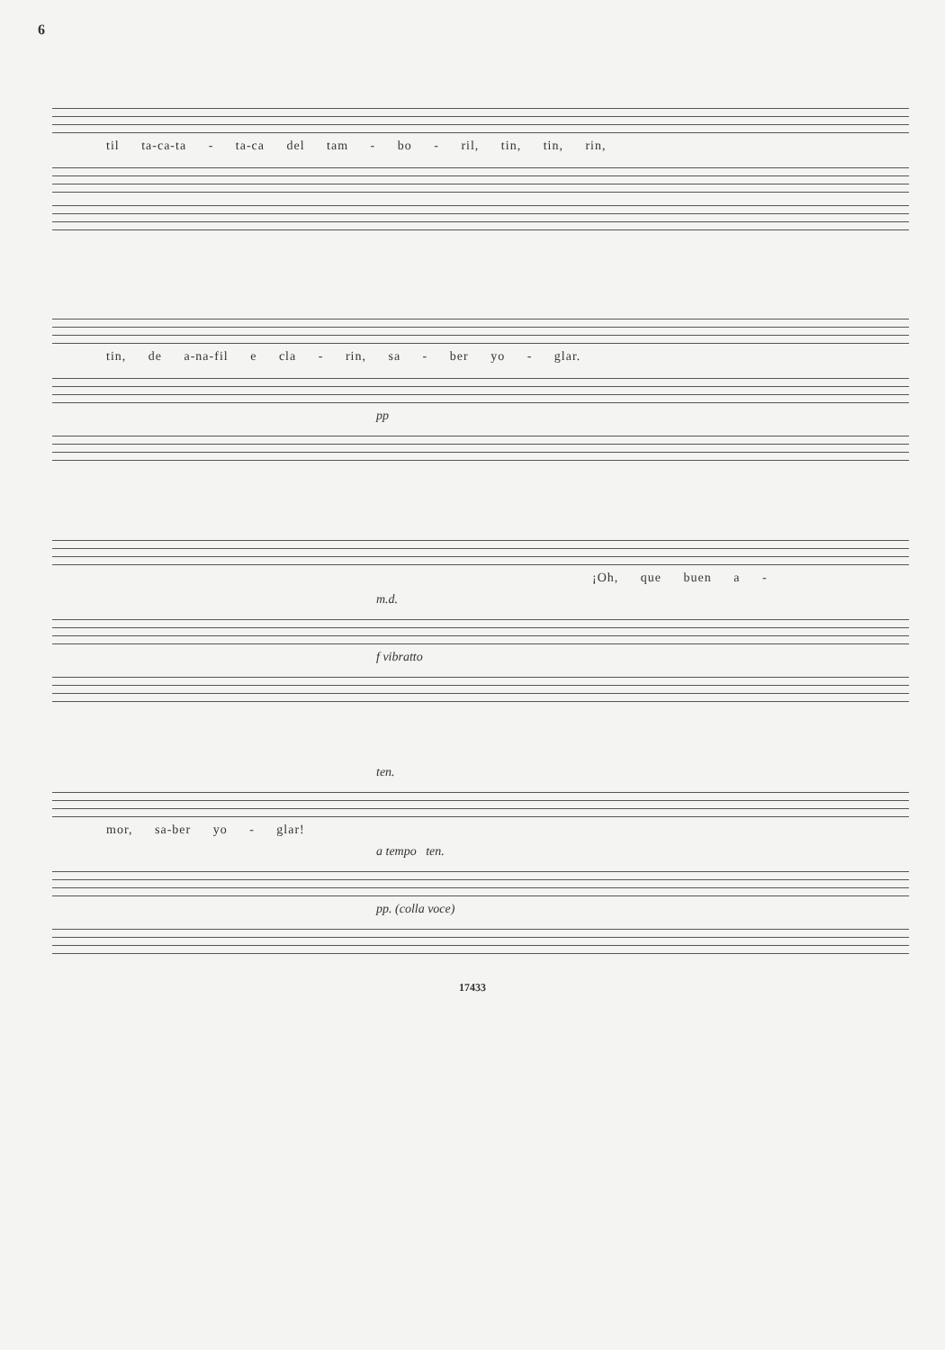6
til ta-ca-ta - ta-ca del tam - bo - ril, tin, tin, rin,
tin, de a-na-fil e cla - rin, sa - ber yo - glar.
pp
¡Oh, que buen a -
m.d.
f vibratto
ten.
mor, sa-ber yo - glar!
a tempo ten.
pp. (colla voce)
17433